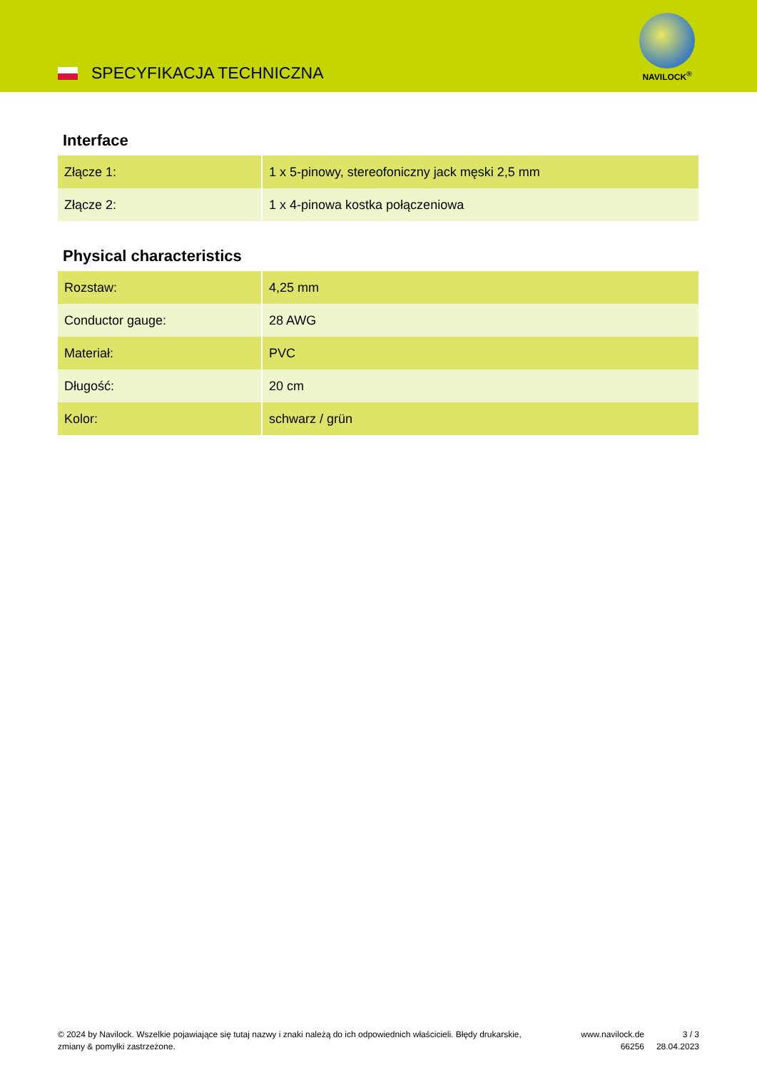SPECYFIKACJA TECHNICZNA
NAVILOCK<sup>®</sup>
Interface
| Złącze 1: | 1 x 5-pinowy, stereofoniczny jack męski 2,5 mm |
| Złącze 2: | 1 x 4-pinowa kostka połączeniowa |
Physical characteristics
| Rozstaw: | 4,25 mm |
| Conductor gauge: | 28 AWG |
| Materiał: | PVC |
| Długość: | 20 cm |
| Kolor: | schwarz / grün |
© 2024 by Navilock. Wszelkie pojawiające się tutaj nazwy i znaki należą do ich odpowiednich właścicieli. Błędy drukarskie, zmiany & pomyłki zastrzeżone.
www.navilock.de
66256
3 / 3
28.04.2023